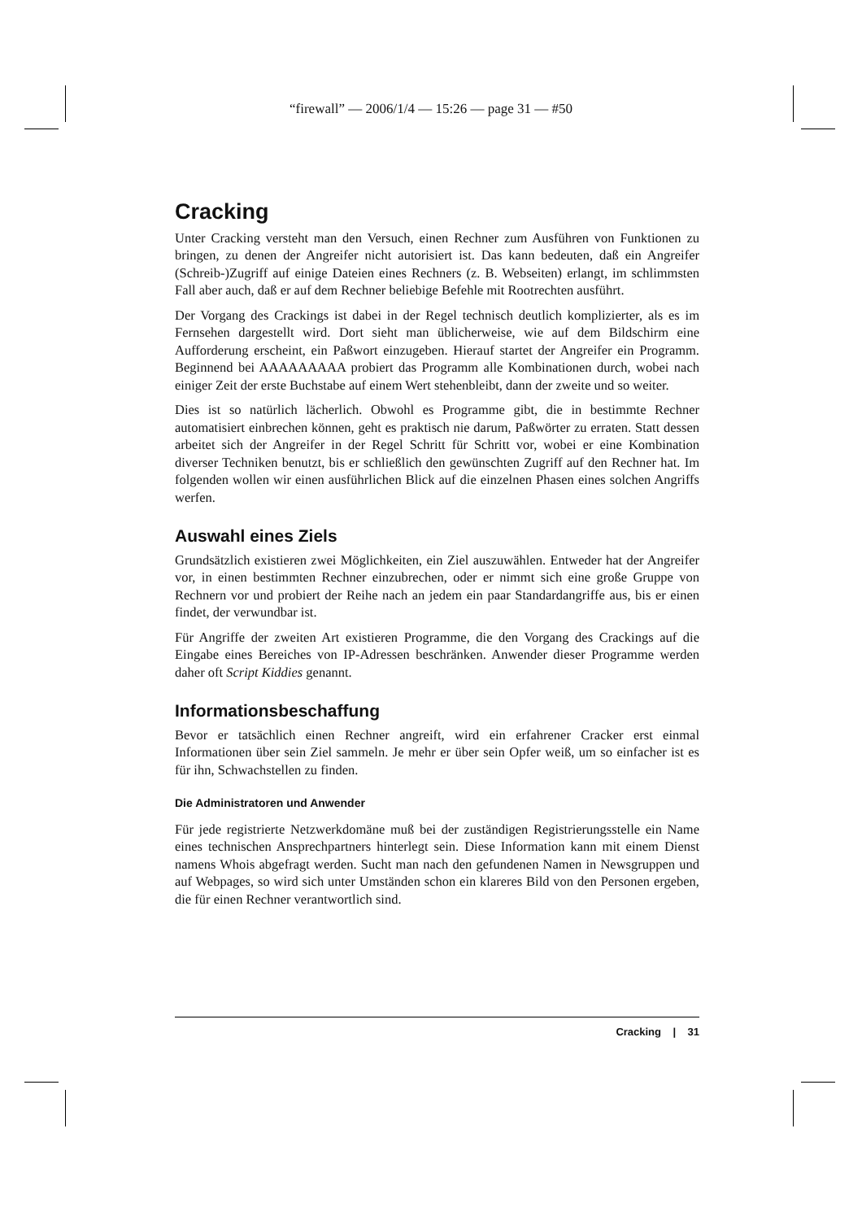“firewall” — 2006/1/4 — 15:26 — page 31 — #50
Cracking
Unter Cracking versteht man den Versuch, einen Rechner zum Ausführen von Funktionen zu bringen, zu denen der Angreifer nicht autorisiert ist. Das kann bedeuten, daß ein Angreifer (Schreib-)Zugriff auf einige Dateien eines Rechners (z. B. Webseiten) erlangt, im schlimmsten Fall aber auch, daß er auf dem Rechner beliebige Befehle mit Rootrechten ausführt.
Der Vorgang des Crackings ist dabei in der Regel technisch deutlich komplizierter, als es im Fernsehen dargestellt wird. Dort sieht man üblicherweise, wie auf dem Bildschirm eine Aufforderung erscheint, ein Paßwort einzugeben. Hierauf startet der Angreifer ein Programm. Beginnend bei AAAAAAAAA probiert das Programm alle Kombinationen durch, wobei nach einiger Zeit der erste Buchstabe auf einem Wert stehenbleibt, dann der zweite und so weiter.
Dies ist so natürlich lächerlich. Obwohl es Programme gibt, die in bestimmte Rechner automatisiert einbrechen können, geht es praktisch nie darum, Paßwörter zu erraten. Statt dessen arbeitet sich der Angreifer in der Regel Schritt für Schritt vor, wobei er eine Kombination diverser Techniken benutzt, bis er schließlich den gewünschten Zugriff auf den Rechner hat. Im folgenden wollen wir einen ausführlichen Blick auf die einzelnen Phasen eines solchen Angriffs werfen.
Auswahl eines Ziels
Grundsätzlich existieren zwei Möglichkeiten, ein Ziel auszuwählen. Entweder hat der Angreifer vor, in einen bestimmten Rechner einzubrechen, oder er nimmt sich eine große Gruppe von Rechnern vor und probiert der Reihe nach an jedem ein paar Standardangriffe aus, bis er einen findet, der verwundbar ist.
Für Angriffe der zweiten Art existieren Programme, die den Vorgang des Crackings auf die Eingabe eines Bereiches von IP-Adressen beschränken. Anwender dieser Programme werden daher oft Script Kiddies genannt.
Informationsbeschaffung
Bevor er tatsächlich einen Rechner angreift, wird ein erfahrener Cracker erst einmal Informationen über sein Ziel sammeln. Je mehr er über sein Opfer weiß, um so einfacher ist es für ihn, Schwachstellen zu finden.
Die Administratoren und Anwender
Für jede registrierte Netzwerkdomäne muß bei der zuständigen Registrierungsstelle ein Name eines technischen Ansprechpartners hinterlegt sein. Diese Information kann mit einem Dienst namens Whois abgefragt werden. Sucht man nach den gefundenen Namen in Newsgruppen und auf Webpages, so wird sich unter Umständen schon ein klareres Bild von den Personen ergeben, die für einen Rechner verantwortlich sind.
Cracking | 31